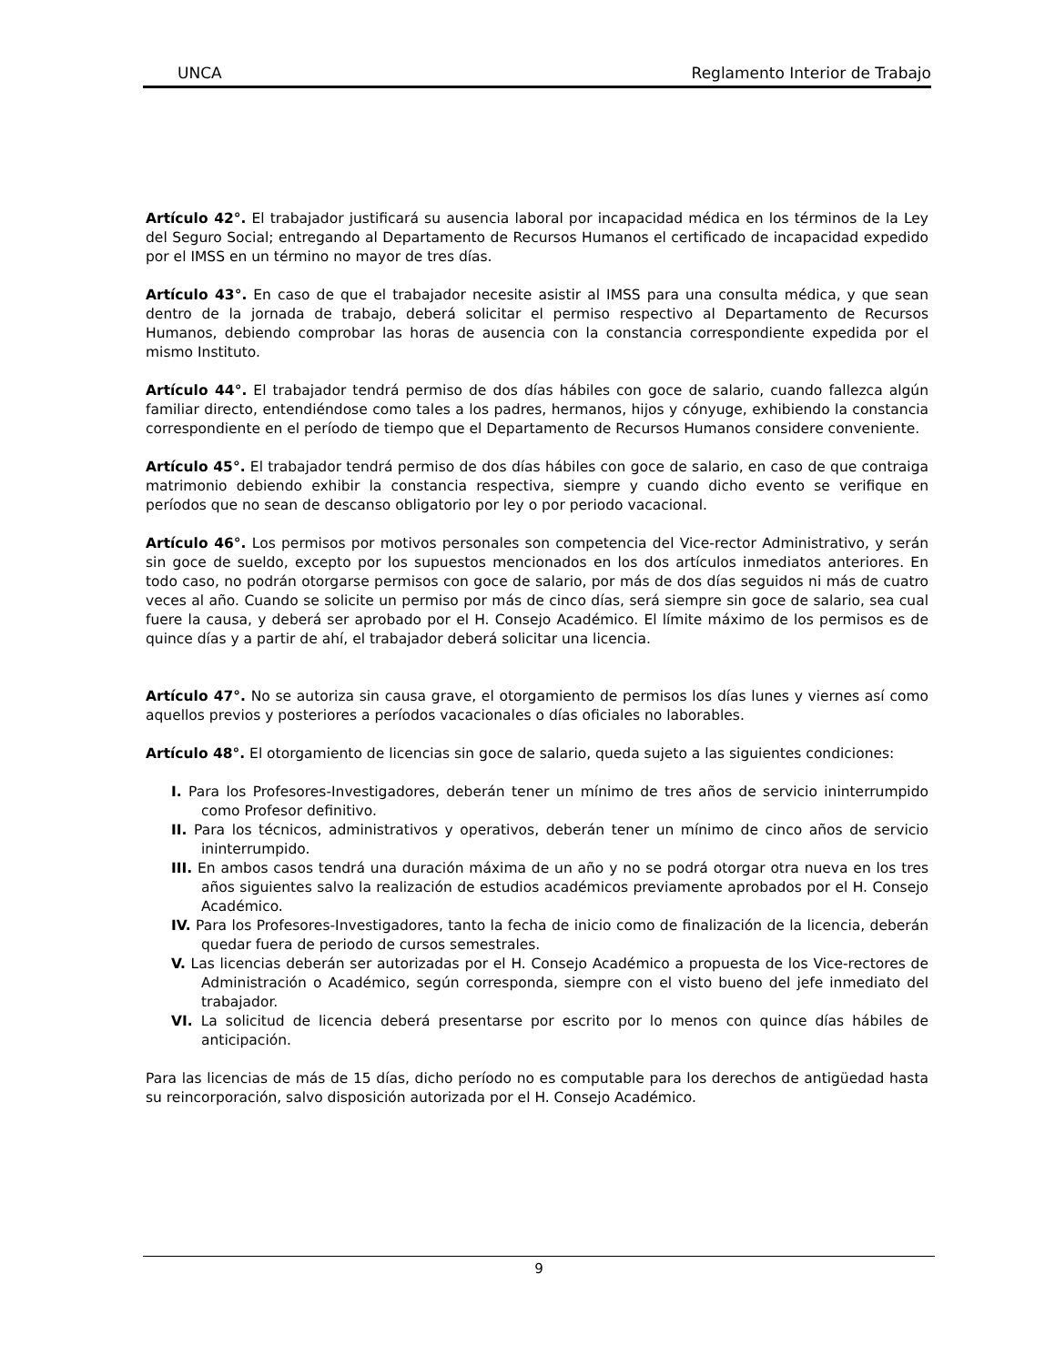UNCA Reglamento Interior de Trabajo
Artículo 42°. El trabajador justificará su ausencia laboral por incapacidad médica en los términos de la Ley del Seguro Social; entregando al Departamento de Recursos Humanos el certificado de incapacidad expedido por el IMSS en un término no mayor de tres días.
Artículo 43°. En caso de que el trabajador necesite asistir al IMSS para una consulta médica, y que sean dentro de la jornada de trabajo, deberá solicitar el permiso respectivo al Departamento de Recursos Humanos, debiendo comprobar las horas de ausencia con la constancia correspondiente expedida por el mismo Instituto.
Artículo 44°. El trabajador tendrá permiso de dos días hábiles con goce de salario, cuando fallezca algún familiar directo, entendiéndose como tales a los padres, hermanos, hijos y cónyuge, exhibiendo la constancia correspondiente en el período de tiempo que el Departamento de Recursos Humanos considere conveniente.
Artículo 45°. El trabajador tendrá permiso de dos días hábiles con goce de salario, en caso de que contraiga matrimonio debiendo exhibir la constancia respectiva, siempre y cuando dicho evento se verifique en períodos que no sean de descanso obligatorio por ley o por periodo vacacional.
Artículo 46°. Los permisos por motivos personales son competencia del Vice-rector Administrativo, y serán sin goce de sueldo, excepto por los supuestos mencionados en los dos artículos inmediatos anteriores. En todo caso, no podrán otorgarse permisos con goce de salario, por más de dos días seguidos ni más de cuatro veces al año. Cuando se solicite un permiso por más de cinco días, será siempre sin goce de salario, sea cual fuere la causa, y deberá ser aprobado por el H. Consejo Académico. El límite máximo de los permisos es de quince días y a partir de ahí, el trabajador deberá solicitar una licencia.
Artículo 47°. No se autoriza sin causa grave, el otorgamiento de permisos los días lunes y viernes así como aquellos previos y posteriores a períodos vacacionales o días oficiales no laborables.
Artículo 48°. El otorgamiento de licencias sin goce de salario, queda sujeto a las siguientes condiciones:
I. Para los Profesores-Investigadores, deberán tener un mínimo de tres años de servicio ininterrumpido como Profesor definitivo.
II. Para los técnicos, administrativos y operativos, deberán tener un mínimo de cinco años de servicio ininterrumpido.
III. En ambos casos tendrá una duración máxima de un año y no se podrá otorgar otra nueva en los tres años siguientes salvo la realización de estudios académicos previamente aprobados por el H. Consejo Académico.
IV. Para los Profesores-Investigadores, tanto la fecha de inicio como de finalización de la licencia, deberán quedar fuera de periodo de cursos semestrales.
V. Las licencias deberán ser autorizadas por el H. Consejo Académico a propuesta de los Vice-rectores de Administración o Académico, según corresponda, siempre con el visto bueno del jefe inmediato del trabajador.
VI. La solicitud de licencia deberá presentarse por escrito por lo menos con quince días hábiles de anticipación.
Para las licencias de más de 15 días, dicho período no es computable para los derechos de antigüedad hasta su reincorporación, salvo disposición autorizada por el H. Consejo Académico.
9